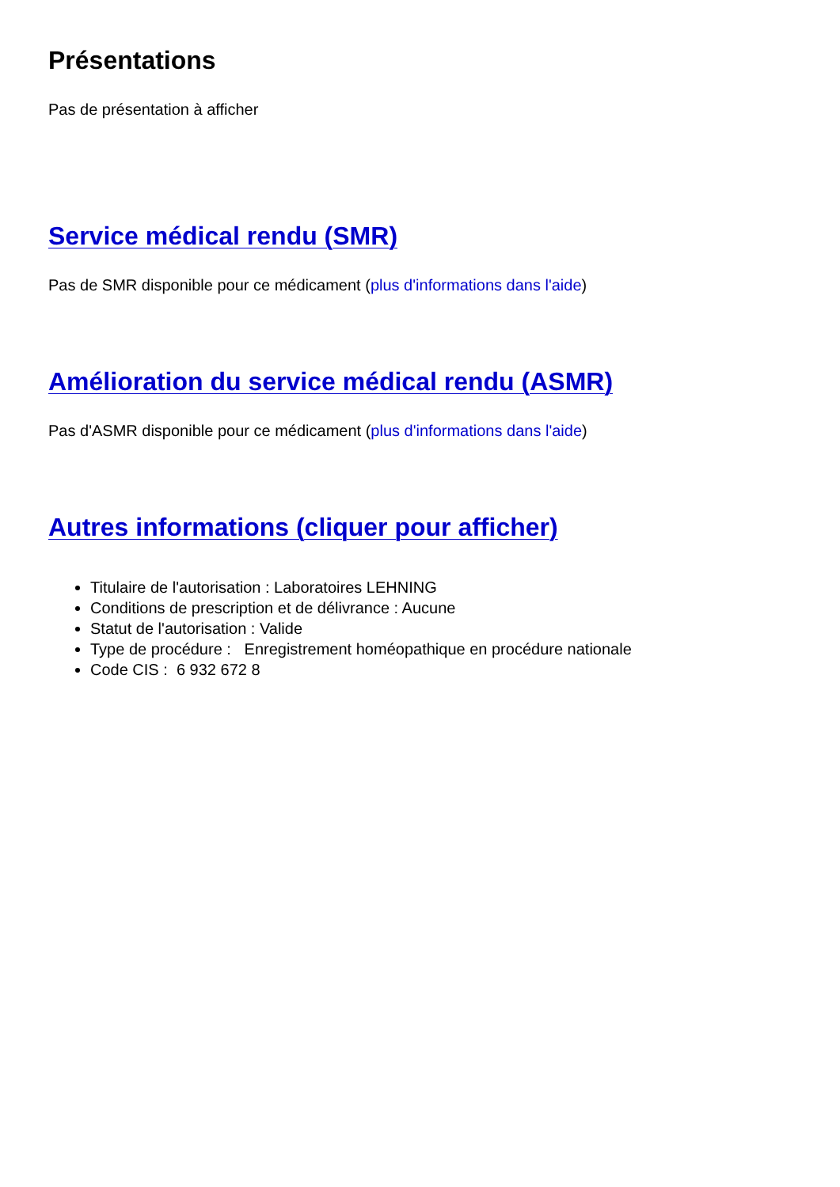Présentations
Pas de présentation à afficher
Service médical rendu (SMR)
Pas de SMR disponible pour ce médicament (plus d'informations dans l'aide)
Amélioration du service médical rendu (ASMR)
Pas d'ASMR disponible pour ce médicament (plus d'informations dans l'aide)
Autres informations (cliquer pour afficher)
Titulaire de l'autorisation : Laboratoires LEHNING
Conditions de prescription et de délivrance : Aucune
Statut de l'autorisation : Valide
Type de procédure : Enregistrement homéopathique en procédure nationale
Code CIS : 6 932 672 8